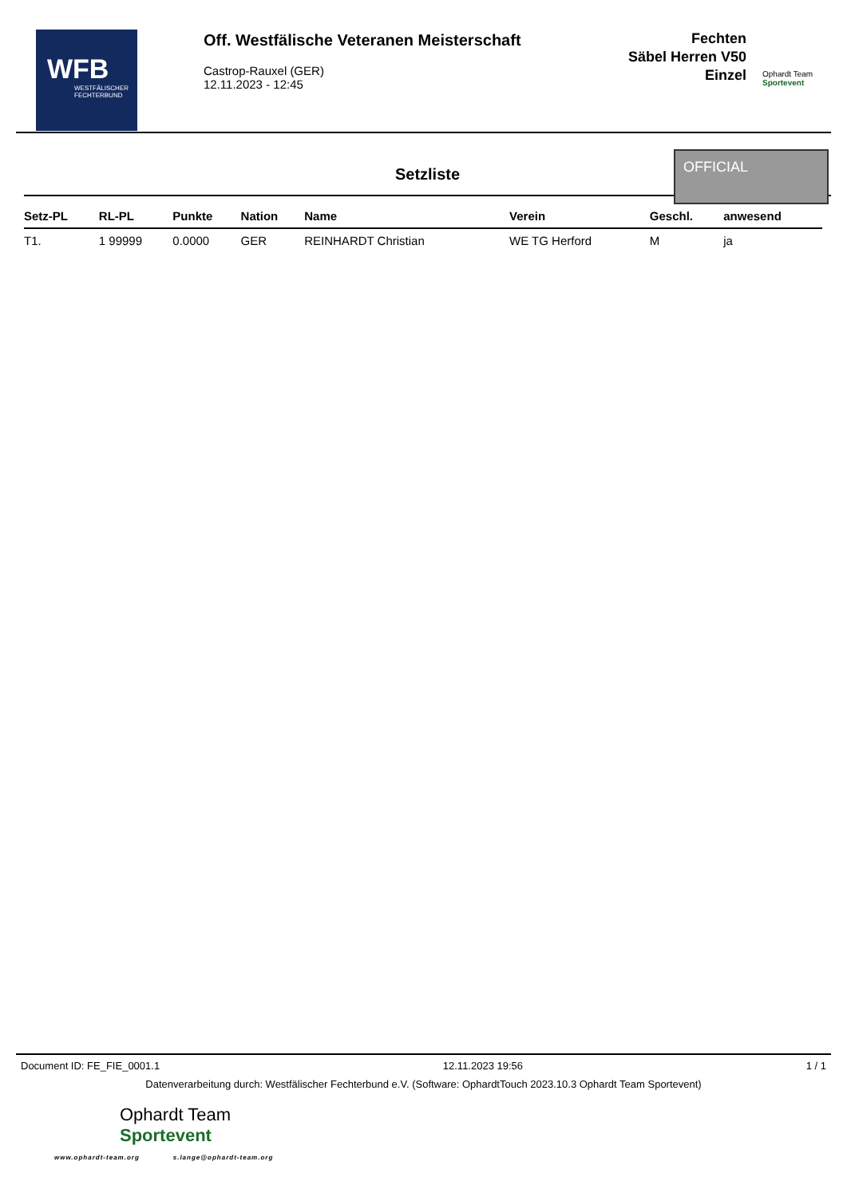WFB
WESTFÄLISCHER FECHTERBUND
Off. Westfälische Veteranen Meisterschaft
Castrop-Rauxel (GER)
12.11.2023 - 12:45
Fechten
Säbel Herren V50
Einzel
Ophardt Team
Sportevent
Setzliste
OFFICIAL
| Setz-PL | RL-PL | Punkte | Nation | Name | Verein | Geschl. | anwesend |
| --- | --- | --- | --- | --- | --- | --- | --- |
| T1. | 1 99999 | 0.0000 | GER | REINHARDT Christian | WE TG Herford | M | ja |
Document ID: FE_FIE_0001.1 12.11.2023 19:56 1 / 1
Datenverarbeitung durch: Westfälischer Fechterbund e.V. (Software: OphardtTouch 2023.10.3 Ophardt Team Sportevent)
Ophardt Team
Sportevent
www.ophardt-team.org s.lange@ophardt-team.org